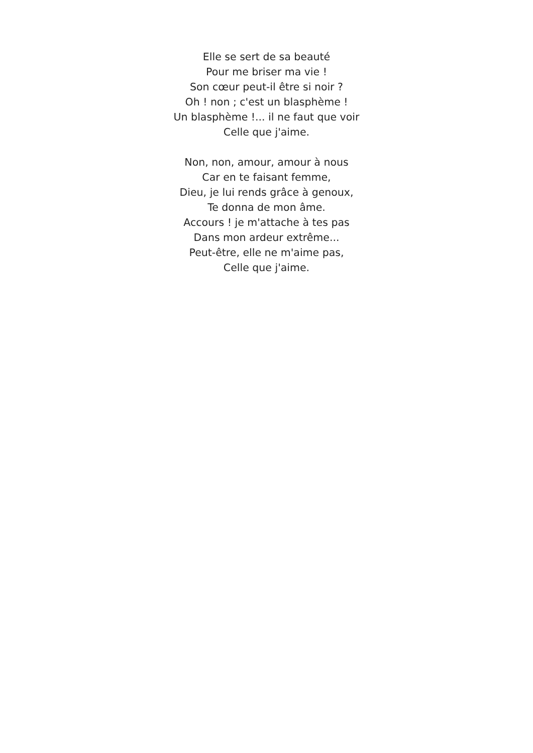Elle se sert de sa beauté
Pour me briser ma vie !
Son cœur peut-il être si noir ?
Oh ! non ; c'est un blasphème !
Un blasphème !... il ne faut que voir
Celle que j'aime.
Non, non, amour, amour à nous
Car en te faisant femme,
Dieu, je lui rends grâce à genoux,
Te donna de mon âme.
Accours ! je m'attache à tes pas
Dans mon ardeur extrême...
Peut-être, elle ne m'aime pas,
Celle que j'aime.